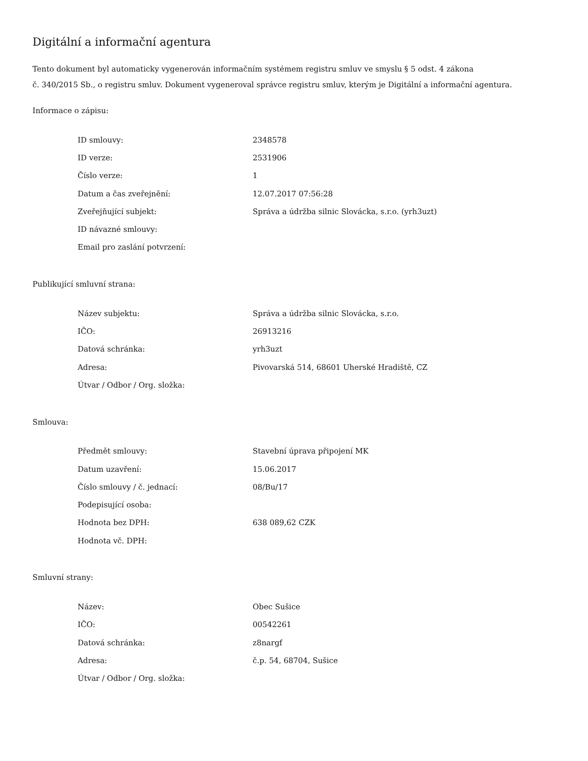Digitální a informační agentura
Tento dokument byl automaticky vygenerován informačním systémem registru smluv ve smyslu § 5 odst. 4 zákona
č. 340/2015 Sb., o registru smluv. Dokument vygeneroval správce registru smluv, kterým je Digitální a informační agentura.
Informace o zápisu:
| ID smlouvy: | 2348578 |
| ID verze: | 2531906 |
| Číslo verze: | 1 |
| Datum a čas zveřejnění: | 12.07.2017 07:56:28 |
| Zveřejňující subjekt: | Správa a údržba silnic Slovácka, s.r.o. (yrh3uzt) |
| ID návazné smlouvy: | |
| Email pro zaslání potvrzení: | |
Publikující smluvní strana:
| Název subjektu: | Správa a údržba silnic Slovácka, s.r.o. |
| IČO: | 26913216 |
| Datová schránka: | yrh3uzt |
| Adresa: | Pivovarská 514, 68601 Uherské Hradiště, CZ |
| Útvar / Odbor / Org. složka: | |
Smlouva:
| Předmět smlouvy: | Stavební úprava připojení MK |
| Datum uzavření: | 15.06.2017 |
| Číslo smlouvy / č. jednací: | 08/Bu/17 |
| Podepisující osoba: | |
| Hodnota bez DPH: | 638 089,62 CZK |
| Hodnota vč. DPH: | |
Smluvní strany:
| Název: | Obec Sušice |
| IČO: | 00542261 |
| Datová schránka: | z8nargf |
| Adresa: | č.p. 54, 68704, Sušice |
| Útvar / Odbor / Org. složka: | |